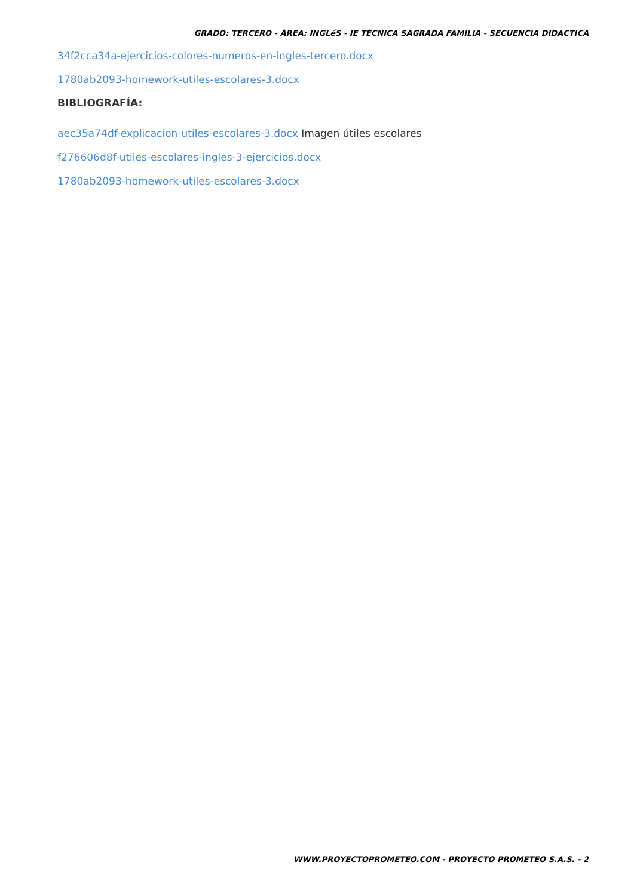GRADO: TERCERO - ÁREA: INGLéS - IE TÉCNICA SAGRADA FAMILIA - SECUENCIA DIDACTICA
34f2cca34a-ejercicios-colores-numeros-en-ingles-tercero.docx
1780ab2093-homework-utiles-escolares-3.docx
BIBLIOGRAFÍA:
aec35a74df-explicacion-utiles-escolares-3.docx Imagen útiles escolares
f276606d8f-utiles-escolares-ingles-3-ejercicios.docx
1780ab2093-homework-utiles-escolares-3.docx
WWW.PROYECTOPROMETEO.COM - PROYECTO PROMETEO S.A.S. - 2